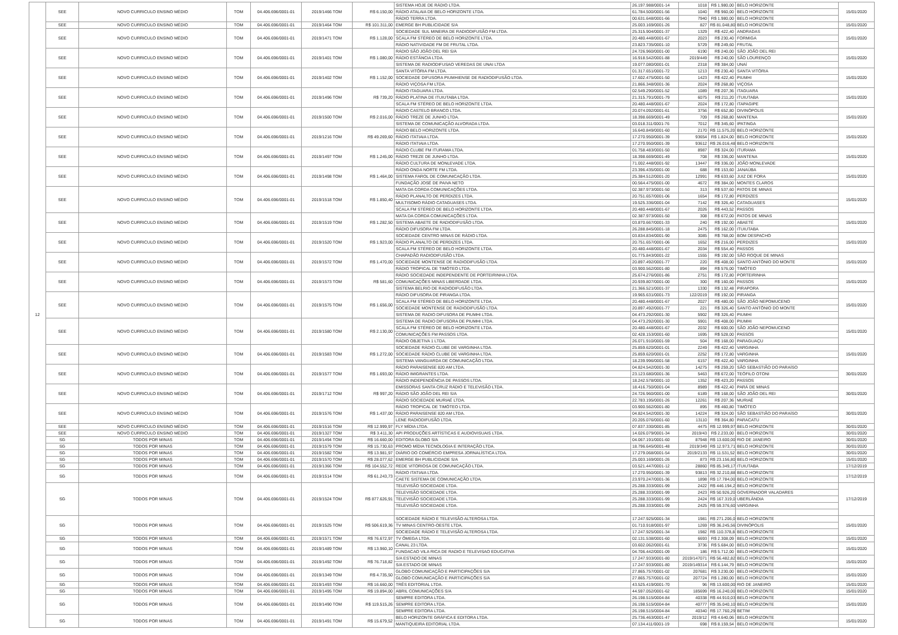| 12 | SEE | NOVO CURRICULO ENSINO MÉDIO | TOM | 04.406.696/0001-01 | 2019/1466 TOM | R$ 6.150,00 | SISTEMA HOJE DE RÁDIO LTDA. | 26.197.988/0001-14 | 1018 | R$ 1.980,00 | BELO HORIZONTE | 15/01/2020 |
| | | | | | | | RÁDIO ATALAIA DE BELO HORIZONTE LTDA. | 61.784.500/0001-56 | 1040 | R$ 960,00 | BELO HORIZONTE | |
| | | | | | | | RÁDIO TERRA LTDA. | 00.631.648/0001-66 | 7940 | R$ 1.980,00 | BELO HORIZONTE | |
| | SEE | NOVO CURRICULO ENSINO MÉDIO | TOM | 04.406.696/0001-01 | 2019/1464 TOM | R$ 101.311,00 | EMERGE BH PUBLICIDADE S/A | 25.003.169/0001-26 | 827 | R$ 81.048,80 | BELO HORIZONTE | 15/01/2020 |
| | SEE | NOVO CURRICULO ENSINO MÉDIO | TOM | 04.406.696/0001-01 | 2019/1471 TOM | R$ 1.128,00 | SOCIEDADE SUL MINEIRA DE RADIODIFUSÃO FM LTDA. | 25.315.904/0001-37 | 1329 | R$ 422,40 | ANDRADAS | 15/01/2020 |
| | | | | | | | SCALA FM STÉREO DE BELO HORIZONTE LTDA. | 20.480.448/0001-67 | 2023 | R$ 230,40 | FORMIGA | |
| | | | | | | | RÁDIO NATIVIDADE FM DE FRUTAL LTDA. | 23.823.735/0001-10 | 5729 | R$ 249,60 | FRUTAL | |
| | SEE | NOVO CURRICULO ENSINO MÉDIO | TOM | 04.406.696/0001-01 | 2019/1401 TOM | R$ 1.080,00 | RÁDIO SÃO JOÃO DEL REI S/A | 24.726.960/0001-00 | 6190 | R$ 240,00 | SÃO JOÃO DEL REI | 15/01/2020 |
| | | | | | | | RÁDIO ESTÂNCIA LTDA. | 16.918.542/0001-88 | 2019/449 | R$ 240,00 | SÃO LOURENÇO | |
| | | | | | | | SISTEMA DE RADIODIFUSAO VEREDAS DE UNAI LTDA | 19.077.080/0001-01 | 2318 | R$ 384,00 | UNAÍ | |
| | SEE | NOVO CURRICULO ENSINO MÉDIO | TOM | 04.406.696/0001-01 | 2019/1402 TOM | R$ 1.152,00 | SANTA VITÓRIA FM LTDA. | 01.317.651/0001-72 | 1213 | R$ 230,40 | SANTA VITÓRIA | 15/01/2020 |
| | | | | | | | SOCIEDADE DIFUSORA PIUMHIENSE DE RADIODIFUSÃO LTDA. | 17.602.475/0001-50 | 1423 | R$ 422,40 | PIUMHI | |
| | | | | | | | RÁDIO VIÇOSA FM LTDA. | 21.866.348/0001-36 | 2024 | R$ 268,80 | VIÇOSA | |
| | SEE | NOVO CURRICULO ENSINO MÉDIO | TOM | 04.406.696/0001-01 | 2019/1496 TOM | R$ 739,20 | RÁDIO ITAGUARA LTDA. | 02.549.290/0001-52 | 1089 | R$ 207,36 | ITAGUARA | 15/01/2020 |
| | | | | | | | RÁDIO PLATINA DE ITUIUTABA LTDA. | 21.315.791/0001-79 | 6075 | R$ 211,20 | ITUIUTABA | |
| | | | | | | | SCALA FM STÉREO DE BELO HORIZONTE LTDA. | 20.480.448/0001-67 | 2024 | R$ 172,80 | ITAPAGIPE | |
| | SEE | NOVO CURRICULO ENSINO MÉDIO | TOM | 04.406.696/0001-01 | 2019/1500 TOM | R$ 2.016,00 | RÁDIO CASTELO BRANCO LTDA. | 20.074.092/0001-61 | 3756 | R$ 652,80 | DIVINÓPOLIS | 15/01/2020 |
| | | | | | | | RÁDIO TREZE DE JUNHO LTDA. | 18.398.669/0001-49 | 709 | R$ 268,80 | MANTENA | |
| | | | | | | | SISTEMA DE COMUNICAÇÃO ALVORADA LTDA. | 03.018.311/0001-76 | 7012 | R$ 345,60 | IPATINGA | |
| | SEE | NOVO CURRICULO ENSINO MÉDIO | TOM | 04.406.696/0001-01 | 2019/1216 TOM | R$ 49.269,60 | RÁDIO BELO HORIZONTE LTDA. | 16.640.849/0001-60 | 2170 | R$ 11.575,20 | BELO HORIZONTE | 15/01/2020 |
| | | | | | | | RÁDIO ITATIAIA LTDA. | 17.270.950/0001-39 | 93654 | R$ 1.824,00 | BELO HORIZONTE | |
| | | | | | | | RÁDIO ITATIAIA LTDA. | 17.270.950/0001-39 | 93612 | R$ 26.016,48 | BELO HORIZONTE | |
| | SEE | NOVO CURRICULO ENSINO MÉDIO | TOM | 04.406.696/0001-01 | 2019/1497 TOM | R$ 1.245,00 | RÁDIO CLUBE FM ITURAMA LTDA. | 01.758.483/0001-50 | 8987 | R$ 324,00 | ITURAMA | 15/01/2020 |
| | | | | | | | RÁDIO TREZE DE JUNHO LTDA. | 18.398.669/0001-49 | 708 | R$ 336,00 | MANTENA | |
| | | | | | | | RÁDIO CULTURA DE MONLEVADE LTDA. | 71.002.448/0001-92 | 13447 | R$ 336,00 | JOÃO MONLEVADE | |
| | SEE | NOVO CURRICULO ENSINO MÉDIO | TOM | 04.406.696/0001-01 | 2019/1498 TOM | R$ 1.464,00 | RÁDIO ONDA NORTE FM LTDA. | 23.396.435/0001-00 | 688 | R$ 153,60 | JANAÚBA | 15/01/2020 |
| | | | | | | | SISTEMA FAROL DE COMUNICAÇÃO LTDA. | 25.384.512/0001-20 | 12991 | R$ 633,60 | JUIZ DE FORA | |
| | | | | | | | FUNDAÇÃO JOSÉ DE PAIVA NETO | 00.564.475/0001-00 | 4672 | R$ 384,00 | MONTES CLAROS | |
| | SEE | NOVO CURRICULO ENSINO MÉDIO | TOM | 04.406.696/0001-01 | 2019/1518 TOM | R$ 1.850,40 | MATA DA CORDA COMUNICAÇÕES LTDA. | 02.387.973/0001-50 | 313 | R$ 537,60 | PATOS DE MINAS | 15/01/2020 |
| | | | | | | | RÁDIO PLANALTO DE PERDIZES LTDA. | 20.751.657/0001-06 | 1654 | R$ 172,80 | PERDIZES | |
| | | | | | | | MULTISOMO RÁDIO CATAGUASES LTDA. | 19.525.336/0001-04 | 7142 | R$ 326,40 | CATAGUASES | |
| | | | | | | | SCALA FM STÉREO DE BELO HORIZONTE LTDA. | 20.480.448/0001-67 | 2026 | R$ 443,52 | PASSOS | |
| | SEE | NOVO CURRICULO ENSINO MÉDIO | TOM | 04.406.696/0001-01 | 2019/1519 TOM | R$ 1.282,50 | MATA DA CORDA COMUNICAÇÕES LTDA. | 02.387.973/0001-50 | 308 | R$ 672,00 | PATOS DE MINAS | 15/01/2020 |
| | | | | | | | SISTEMA ABAETE DE RADIODIFUSÃO LTDA. | 03.870.667/0001-33 | 240 | R$ 192,00 | ABAETÉ | |
| | | | | | | | RÁDIO DIFUSORA FM LTDA. | 26.288.845/0001-18 | 2475 | R$ 162,00 | ITUIUTABA | |
| | SEE | NOVO CURRICULO ENSINO MÉDIO | TOM | 04.406.696/0001-01 | 2019/1520 TOM | R$ 1.923,00 | SOCIEDADE CENTRO MINAS DE RÁDIO LTDA. | 03.834.834/0001-90 | 3085 | R$ 768,00 | BOM DESPACHO | 15/01/2020 |
| | | | | | | | RÁDIO PLANALTO DE PERDIZES LTDA. | 20.751.657/0001-06 | 1652 | R$ 216,00 | PERDIZES | |
| | | | | | | | SCALA FM STÉREO DE BELO HORIZONTE LTDA. | 20.480.448/0001-67 | 2034 | R$ 554,40 | PASSOS | |
| | SEE | NOVO CURRICULO ENSINO MÉDIO | TOM | 04.406.696/0001-01 | 2019/1572 TOM | R$ 1.470,00 | CHAPADÃO RADIODIFUSÃO LTDA. | 01.775.843/0001-22 | 1555 | R$ 192,00 | SÃO ROQUE DE MINAS | 15/01/2020 |
| | | | | | | | SOCIEDADE MONTENSE DE RADIODIFUSÃO LTDA. | 20.897.492/0001-77 | 220 | R$ 408,00 | SANTO ANTÔNIO DO MONTE | |
| | | | | | | | RÁDIO TROPICAL DE TIMÓTEO LTDA. | 03.900.562/0001-80 | 894 | R$ 576,00 | TIMÓTEO | |
| | SEE | NOVO CURRICULO ENSINO MÉDIO | TOM | 04.406.696/0001-01 | 2019/1573 TOM | R$ 581,60 | RÁDIO SOCIEDADE INDEPENDENTE DE PORTEIRINHA LTDA. | 25.674.276/0001-86 | 2751 | R$ 172,80 | PORTEIRINHA | 15/01/2020 |
| | | | | | | | COMUNICAÇÕES MINAS LIBERDADE LTDA. | 20.939.807/0001-00 | 300 | R$ 160,00 | PASSOS | |
| | | | | | | | SISTEMA BELRIO DE RADIODIFUSÃO LTDA. | 21.366.521/0001-37 | 1330 | R$ 132,48 | PIRAPORA | |
| | SEE | NOVO CURRICULO ENSINO MÉDIO | TOM | 04.406.696/0001-01 | 2019/1575 TOM | R$ 1.656,00 | RÁDIO DIFUSORA DE PIRANGA LTDA. | 19.965.631/0001-73 | 122/2019 | R$ 192,00 | PIRANGA | 15/01/2020 |
| | | | | | | | SCALA FM STÉREO DE BELO HORIZONTE LTDA. | 20.480.448/0001-67 | 2027 | R$ 480,00 | SÃO JOÃO NEPOMUCENO | |
| | | | | | | | SOCIEDADE MONTENSE DE RADIODIFUSÃO LTDA. | 20.897.492/0001-77 | 221 | R$ 326,40 | SANTO ANTÔNIO DO MONTE | |
| | | | | | | | SISTEMA DE RADIO DIFUSORA DE PIUMHI LTDA. | 04.473.292/0001-30 | 5902 | R$ 326,40 | PIUMHI | |
| | SEE | NOVO CURRICULO ENSINO MÉDIO | TOM | 04.406.696/0001-01 | 2019/1580 TOM | R$ 2.130,00 | SISTEMA DE RADIO DIFUSORA DE PIUMHI LTDA. | 04.473.292/0001-30 | 5901 | R$ 408,00 | PIUMHI | 15/01/2020 |
| | | | | | | | SCALA FM STÉREO DE BELO HORIZONTE LTDA. | 20.480.448/0001-67 | 2032 | R$ 600,00 | SÃO JOÃO NEPOMUCENO | |
| | | | | | | | COMUNICAÇÕES FM PASSOS LTDA. | 02.428.153/0001-60 | 1695 | R$ 528,00 | PASSOS | |
| | | | | | | | RÁDIO OBJETIVA 1 LTDA. | 26.071.910/0001-59 | 504 | R$ 168,00 | PARAGUAÇU | |
| | SEE | NOVO CURRICULO ENSINO MÉDIO | TOM | 04.406.696/0001-01 | 2019/1583 TOM | R$ 1.272,00 | SOCIEDADE RÁDIO CLUBE DE VARGINHA LTDA. | 25.859.620/0001-01 | 2249 | R$ 422,40 | VARGINHA | 15/01/2020 |
| | | | | | | | SOCIEDADE RÁDIO CLUBE DE VARGINHA LTDA. | 25.859.620/0001-01 | 2252 | R$ 172,80 | VARGINHA | |
| | | | | | | | SISTEMA VANGUARDA DE COMUNICAÇÃO LTDA. | 18.239.996/0001-58 | 6157 | R$ 422,40 | VARGINHA | |
| | SEE | NOVO CURRICULO ENSINO MÉDIO | TOM | 04.406.696/0001-01 | 2019/1577 TOM | R$ 1.693,00 | RÁDIO PARAISENSE 820 AM LTDA. | 04.824.542/0001-30 | 14275 | R$ 259,20 | SÃO SEBASTIÃO DO PARAÍSO | 30/01/2020 |
| | | | | | | | RÁDIO IMIGRANTES LTDA. | 23.123.680/0001-36 | 5463 | R$ 672,00 | TEÓFILO OTONI | |
| | | | | | | | RÁDIO INDEPENDÊNCIA DE PASSOS LTDA. | 18.242.578/0001-10 | 1352 | R$ 423,20 | PASSOS | |
| | SEE | NOVO CURRICULO ENSINO MÉDIO | TOM | 04.406.696/0001-01 | 2019/1712 TOM | R$ 997,20 | EMISSORAS SANTA CRUZ RÁDIO E TELEVISÃO LTDA. | 18.416.750/0001-04 | 8989 | R$ 422,40 | PARÁ DE MINAS | 30/01/2020 |
| | | | | | | | RÁDIO SÃO JOÃO DEL REI S/A | 24.726.960/0001-00 | 6189 | R$ 168,00 | SÃO JOÃO DEL REI | |
| | | | | | | | RÁDIO SOCIEDADE MURIAÉ LTDA. | 22.783.195/0001-26 | 12261 | R$ 207,36 | MURIAÉ | |
| | SEE | NOVO CURRICULO ENSINO MÉDIO | TOM | 04.406.696/0001-01 | 2019/1576 TOM | R$ 1.437,00 | RÁDIO TROPICAL DE TIMÓTEO LTDA. | 03.900.562/0001-80 | 895 | R$ 460,80 | TIMÓTEO | 30/01/2020 |
| | | | | | | | RÁDIO PARAISENSE 820 AM LTDA. | 04.824.542/0001-30 | 14224 | R$ 324,00 | SÃO SEBASTIÃO DO PARAÍSO | |
| | | | | | | | LENE RADIODIFUSÃO LTDA. | 20.205.076/0001-60 | 13110 | R$ 364,80 | PARACATU | |
| | SEE | NOVO CURRICULO ENSINO MÉDIO | TOM | 04.406.696/0001-01 | 2019/1516 TOM | R$ 12.999,97 | FLY MÍDIA LTDA. | 07.837.330/0001-85 | 4475 | R$ 12.999,97 | BELO HORIZONTE | 30/01/2020 |
| | SEE | NOVO CURRICULO ENSINO MÉDIO | TOM | 04.406.696/0001-01 | 2019/1327 TOM | R$ 3.411,30 | API PRODUÇÕES ARTÍSTICAS E AUDIOVISUAIS LTDA. | 14.026.079/0001-34 | 2019/43 | R$ 2.233,00 | BELO HORIZONTE | 30/01/2020 |
| | SG | TODOS POR MINAS | TOM | 04.406.696/0001-01 | 2019/1494 TOM | R$ 16.660,00 | EDITORA GLOBO S/A | 04.067.191/0001-60 | 87948 | R$ 13.600,00 | RIO DE JANEIRO | 30/01/2020 |
| | SG | TODOS POR MINAS | TOM | 04.406.696/0001-01 | 2019/1579 TOM | R$ 15.730,63 | PROMO MÍDIA TECNOLOGIA E INTERAÇÃO LTDA. | 18.796.645/0001-48 | 2019/349 | R$ 12.973,71 | BELO HORIZONTE | 30/01/2020 |
| | SG | TODOS POR MINAS | TOM | 04.406.696/0001-01 | 2019/1582 TOM | R$ 13.981,97 | DIÁRIO DO COMÉRCIO EMPRESA JORNALÍSTICA LTDA. | 17.279.068/0001-54 | 2019/2133 | R$ 11.531,52 | BELO HORIZONTE | 30/01/2020 |
| | SG | TODOS POR MINAS | TOM | 04.406.696/0001-01 | 2019/1570 TOM | R$ 28.077,62 | EMERGE BH PUBLICIDADE S/A | 25.003.169/0001-26 | 873 | R$ 23.156,80 | BELO HORIZONTE | 15/01/2020 |
| | SG | TODOS POR MINAS | TOM | 04.406.696/0001-01 | 2019/1366 TOM | R$ 104.552,72 | REDE VITORIOSA DE COMUNICAÇÃO LTDA. | 03.521.447/0001-12 | 28860 | R$ 85.349,17 | ITUIUTABA | 17/12/2019 |
| | SG | TODOS POR MINAS | TOM | 04.406.696/0001-01 | 2019/1514 TOM | R$ 61.243,73 | RÁDIO ITATIAIA LTDA. | 17.270.950/0001-39 | 93813 | R$ 32.210,88 | BELO HORIZONTE | 17/12/2019 |
| | | | | | | | CAETE SISTEMA DE COMUNICAÇÃO LTDA. | 23.970.247/0001-36 | 1898 | R$ 17.784,00 | BELO HORIZONTE | |
| | SG | TODOS POR MINAS | TOM | 04.406.696/0001-01 | 2019/1524 TOM | R$ 877.626,91 | TELEVISÃO SOCIEDADE LTDA. | 25.288.333/0001-99 | 2422 | R$ 446.194,20 | BELO HORIZONTE | 17/12/2019 |
| | | | | | | | TELEVISÃO SOCIEDADE LTDA. | 25.288.333/0001-99 | 2423 | R$ 50.926,20 | GOVERNADOR VALADARES | |
| | | | | | | | TELEVISÃO SOCIEDADE LTDA. | 25.288.333/0001-99 | 2424 | R$ 167.319,00 | UBERLÂNDIA | |
| | | | | | | | TELEVISÃO SOCIEDADE LTDA. | 25.288.333/0001-99 | 2425 | R$ 59.376,60 | VARGINHA | |
| | SG | TODOS POR MINAS | TOM | 04.406.696/0001-01 | 2019/1525 TOM | R$ 506.619,36 | SOCIEDADE RÁDIO E TELEVISÃO ALTEROSA LTDA. | 17.247.925/0001-34 | 1981 | R$ 271.206,00 | BELO HORIZONTE | 15/01/2020 |
| | | | | | | | TV MINAS CENTRO-OESTE LTDA. | 01.710.918/0001-97 | 1269 | R$ 36.245,56 | DIVINÓPOLIS | |
| | | | | | | | SOCIEDADE RÁDIO E TELEVISÃO ALTEROSA LTDA. | 17.247.925/0001-34 | 1982 | R$ 110.378,84 | BELO HORIZONTE | |
| | SG | TODOS POR MINAS | TOM | 04.406.696/0001-01 | 2019/1571 TOM | R$ 76.672,97 | TV ÔMEGA LTDA. | 02.131.538/0001-60 | 6693 | R$ 2.308,09 | BELO HORIZONTE | 15/01/2020 |
| | SG | TODOS POR MINAS | TOM | 04.406.696/0001-01 | 2019/1489 TOM | R$ 13.960,10 | CANAL 23 LTDA. | 03.602.062/0001-61 | 3736 | R$ 5.684,00 | BELO HORIZONTE | 15/01/2020 |
| | | | | | | | FUNDACAO VILA RICA DE RADIO E TELEVISAO EDUCATIVA | 04.706.442/0001-09 | 186 | R$ 5.712,00 | BELO HORIZONTE | |
| | SG | TODOS POR MINAS | TOM | 04.406.696/0001-01 | 2019/1492 TOM | R$ 76.718,82 | S/A ESTADO DE MINAS | 17.247.933/0001-80 | 2019/147071 | R$ 56.482,82 | BELO HORIZONTE | 15/01/2020 |
| | | | | | | | S/A ESTADO DE MINAS | 17.247.933/0001-80 | 2019/149314 | R$ 6.144,79 | BELO HORIZONTE | |
| | SG | TODOS POR MINAS | TOM | 04.406.696/0001-01 | 2019/1349 TOM | R$ 4.735,50 | GLOBO COMUNICAÇÃO E PARTICIPAÇÕES S/A | 27.865.757/0001-02 | 207681 | R$ 3.230,00 | BELO HORIZONTE | 15/01/2020 |
| | | | | | | | GLOBO COMUNICAÇÃO E PARTICIPAÇÕES S/A | 27.865.757/0001-02 | 207724 | R$ 1.280,00 | BELO HORIZONTE | |
| | SG | TODOS POR MINAS | TOM | 04.406.696/0001-01 | 2019/1493 TOM | R$ 16.660,00 | TRÊS EDITORIAL LTDA. | 43.525.419/0001-70 | 96 | R$ 13.600,00 | RIO DE JANEIRO | 15/01/2020 |
| | SG | TODOS POR MINAS | TOM | 04.406.696/0001-01 | 2019/1495 TOM | R$ 19.894,00 | ABRIL COMUNICAÇÕES S/A | 44.597.052/0001-62 | 185699 | R$ 16.240,00 | BELO HORIZONTE | 15/01/2020 |
| | SG | TODOS POR MINAS | TOM | 04.406.696/0001-01 | 2019/1490 TOM | R$ 119.515,26 | SEMPRE EDITORA LTDA. | 26.198.515/0004-84 | 40338 | R$ 44.910,03 | BELO HORIZONTE | 15/01/2020 |
| | | | | | | | SEMPRE EDITORA LTDA. | 26.198.515/0004-84 | 40777 | R$ 35.040,10 | BELO HORIZONTE | |
| | | | | | | | SEMPRE EDITORA LTDA. | 26.198.515/0004-84 | 40340 | R$ 17.760,29 | BETIM | |
| | SG | TODOS POR MINAS | TOM | 04.406.696/0001-01 | 2019/1491 TOM | R$ 15.679,52 | BELO HORIZONTE GRÁFICA E EDITORA LTDA. | 25.736.463/0001-47 | 2019/12 | R$ 4.640,06 | BELO HORIZONTE | 15/01/2020 |
| | | | | | | | MANTIQUEIRA EDITORIAL LTDA. | 07.134.411/0001-19 | 698 | R$ 8.159,54 | BELO HORIZONTE | |